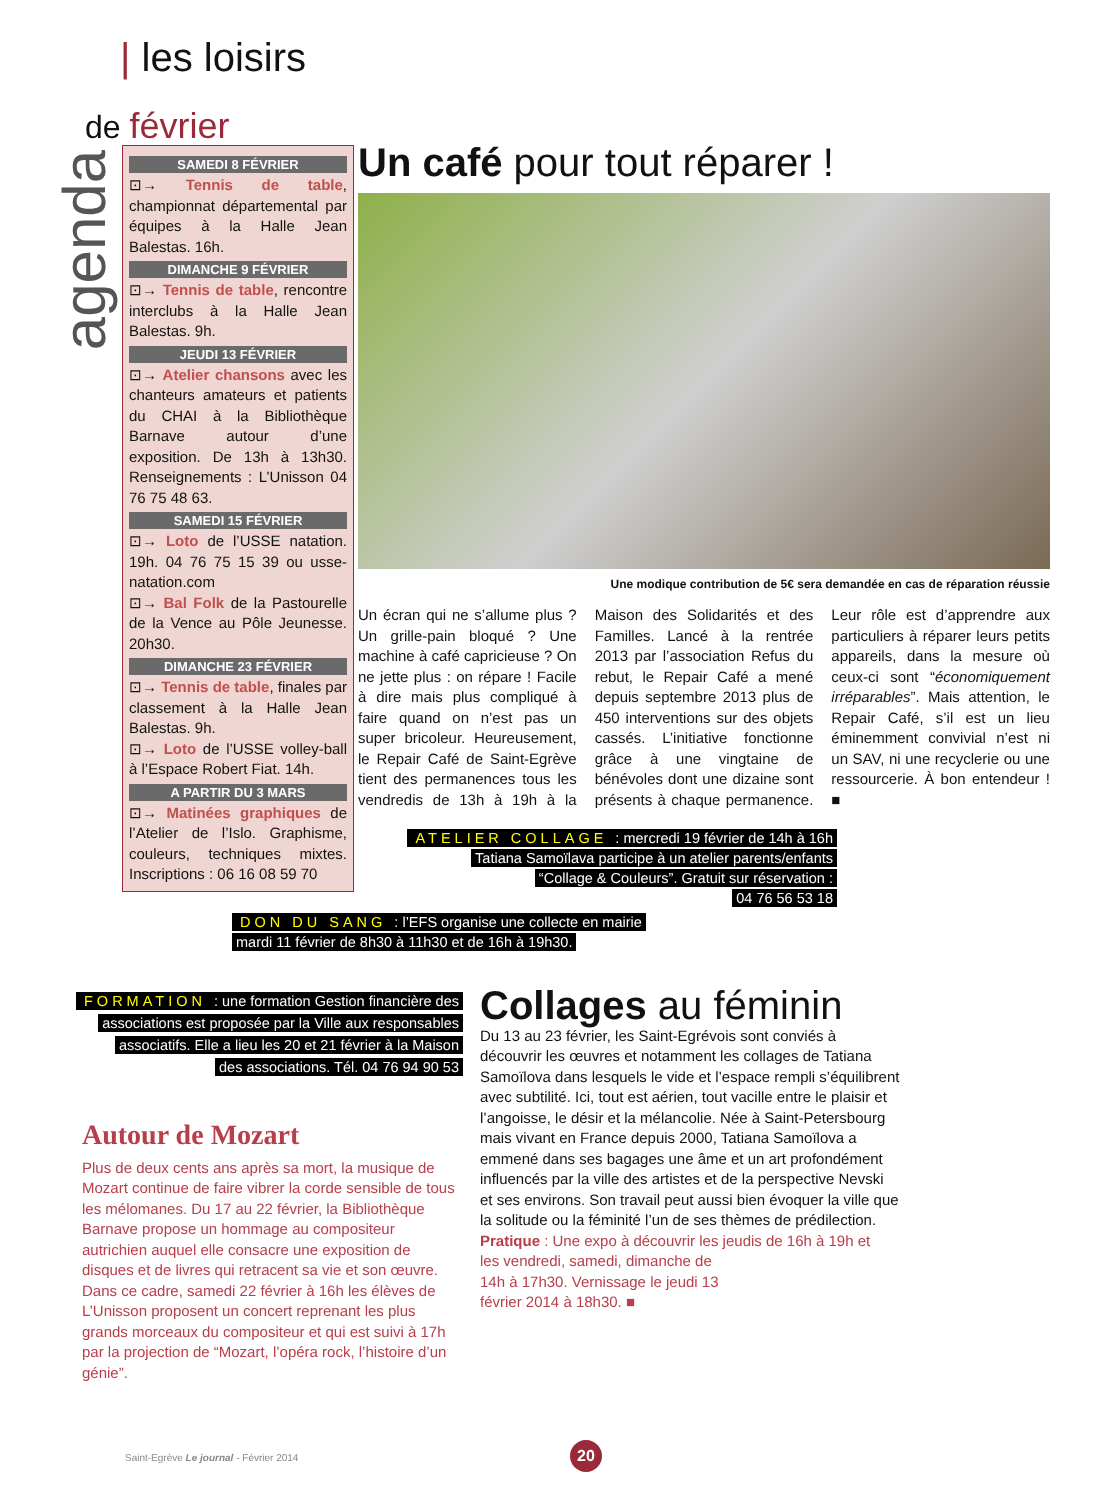| les loisirs
de février
agenda
SAMEDI 8 FÉVRIER
⊡→ Tennis de table, championnat départemental par équipes à la Halle Jean Balestas. 16h.
DIMANCHE 9 FÉVRIER
⊡→ Tennis de table, rencontre interclubs à la Halle Jean Balestas. 9h.
JEUDI 13 FÉVRIER
⊡→ Atelier chansons avec les chanteurs amateurs et patients du CHAI à la Bibliothèque Barnave autour d’une exposition. De 13h à 13h30. Renseignements : L’Unisson 04 76 75 48 63.
SAMEDI 15 FÉVRIER
⊡→ Loto de l’USSE natation. 19h. 04 76 75 15 39 ou usse-natation.com
⊡→ Bal Folk de la Pastourelle de la Vence au Pôle Jeunesse. 20h30.
DIMANCHE 23 FÉVRIER
⊡→ Tennis de table, finales par classement à la Halle Jean Balestas. 9h.
⊡→ Loto de l’USSE volley-ball à l’Espace Robert Fiat. 14h.
A PARTIR DU 3 MARS
⊡→ Matinées graphiques de l’Atelier de l’Islo. Graphisme, couleurs, techniques mixtes. Inscriptions : 06 16 08 59 70
Un café pour tout réparer !
Une modique contribution de 5€ sera demandée en cas de réparation réussie
Un écran qui ne s’allume plus ? Un grille-pain bloqué ? Une machine à café capricieuse ? On ne jette plus : on répare ! Facile à dire mais plus compliqué à faire quand on n’est pas un super bricoleur. Heureusement, le Repair Café de Saint-Egrève tient des permanences tous les vendredis de 13h à 19h à la Maison des Solidarités et des Familles. Lancé à la rentrée 2013 par l’association Refus du rebut, le Repair Café a mené depuis septembre 2013 plus de 450 interventions sur des objets cassés. L’initiative fonctionne grâce à une vingtaine de bénévoles dont une dizaine sont présents à chaque permanence. Leur rôle est d’apprendre aux particuliers à réparer leurs petits appareils, dans la mesure où ceux-ci sont “économiquement irréparables”. Mais attention, le Repair Café, s’il est un lieu éminemment convivial n’est ni un SAV, ni une recyclerie ou une ressourcerie. À bon entendeur ! ■
ATELIER COLLAGE : mercredi 19 février de 14h à 16h
Tatiana Samoïlava participe à un atelier parents/enfants
“Collage & Couleurs”. Gratuit sur réservation :
04 76 56 53 18
DON DU SANG : l’EFS organise une collecte en mairie
mardi 11 février de 8h30 à 11h30 et de 16h à 19h30.
FORMATION : une formation Gestion financière des
associations est proposée par la Ville aux responsables
associatifs. Elle a lieu les 20 et 21 février à la Maison
des associations. Tél. 04 76 94 90 53
Autour de Mozart
Plus de deux cents ans après sa mort, la musique de Mozart continue de faire vibrer la corde sensible de tous les mélomanes. Du 17 au 22 février, la Bibliothèque Barnave propose un hommage au compositeur autrichien auquel elle consacre une exposition de disques et de livres qui retracent sa vie et son œuvre.
Dans ce cadre, samedi 22 février à 16h les élèves de L’Unisson proposent un concert reprenant les plus grands morceaux du compositeur et qui est suivi à 17h par la projection de “Mozart, l’opéra rock, l’histoire d’un génie”.
Collages au féminin
Du 13 au 23 février, les Saint-Egrévois sont conviés à découvrir les œuvres et notamment les collages de Tatiana Samoïlova dans lesquels le vide et l’espace rempli s’équilibrent avec subtilité. Ici, tout est aérien, tout vacille entre le plaisir et l’angoisse, le désir et la mélancolie. Née à Saint-Petersbourg mais vivant en France depuis 2000, Tatiana Samoïlova a emmené dans ses bagages une âme et un art profondément influencés par la ville des artistes et de la perspective Nevski et ses environs. Son travail peut aussi bien évoquer la ville que la solitude ou la féminité l’un de ses thèmes de prédilection.
Pratique : Une expo à découvrir les jeudis de 16h à 19h et
les vendredi, samedi, dimanche de
14h à 17h30. Vernissage le jeudi 13
février 2014 à 18h30. ■
Saint-Egrève Le journal - Février 2014
20